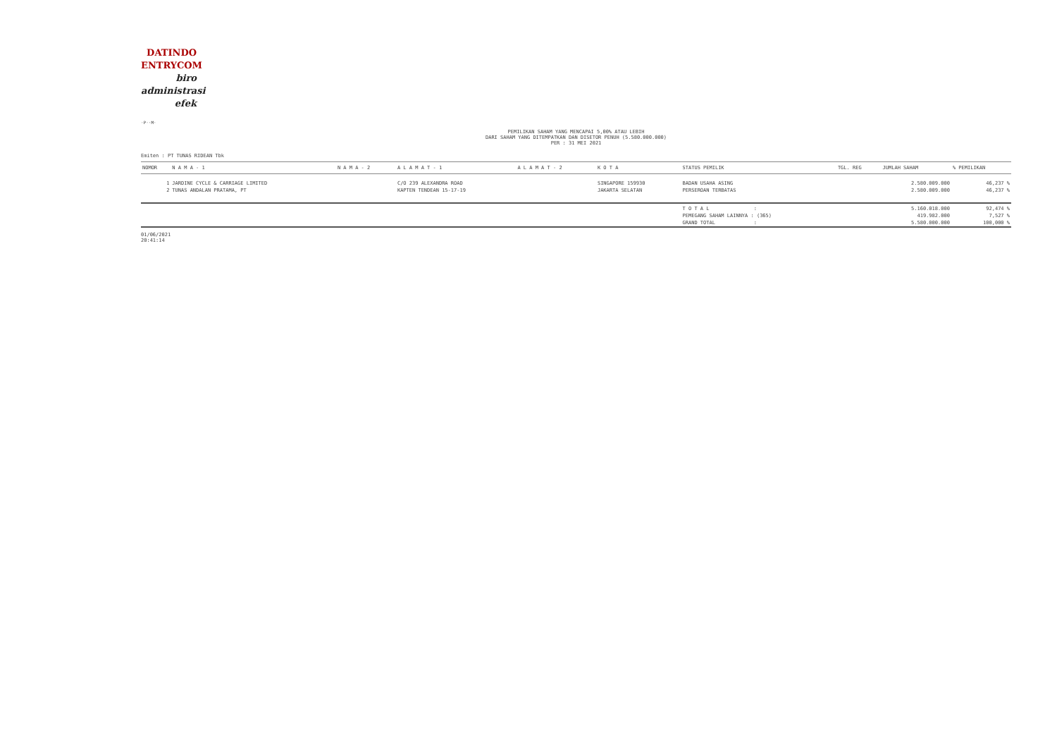DATINDO
ENTRYCOM
biro
administrasi
efek
·P··M·
PEMILIKAN SAHAM YANG MENCAPAI 5,00% ATAU LEBIH
DARI SAHAM YANG DITEMPATKAN DAN DISETOR PENUH (5.580.000.000)
PER : 31 MEI 2021
Emiten : PT TUNAS RIDEAN Tbk
| NOMOR | N A M A - 1 | N A M A - 2 | A L A M A T - 1 | A L A M A T - 2 | K O T A | STATUS PEMILIK | TGL. REG | JUMLAH SAHAM | % PEMILIKAN |
| --- | --- | --- | --- | --- | --- | --- | --- | --- | --- |
| 1 | JARDINE CYCLE & CARRIAGE LIMITED | | C/O 239 ALEXANDRA ROAD | | SINGAPORE 159930 | BADAN USAHA ASING | | 2.580.009.000 | 46,237 % |
| 2 | TUNAS ANDALAN PRATAMA, PT | | KAPTEN TENDEAN 15-17-19 | | JAKARTA SELATAN | PERSEROAN TERBATAS | | 2.580.009.000 | 46,237 % |
| | | | | | | T O T A L : | | 5.160.018.000 | 92,474 % |
| | | | | | | PEMEGANG SAHAM LAINNYA : (365) | | 419.982.000 | 7,527 % |
| | | | | | | GRAND TOTAL : | | 5.580.000.000 | 100,000 % |
01/06/2021
20:41:14